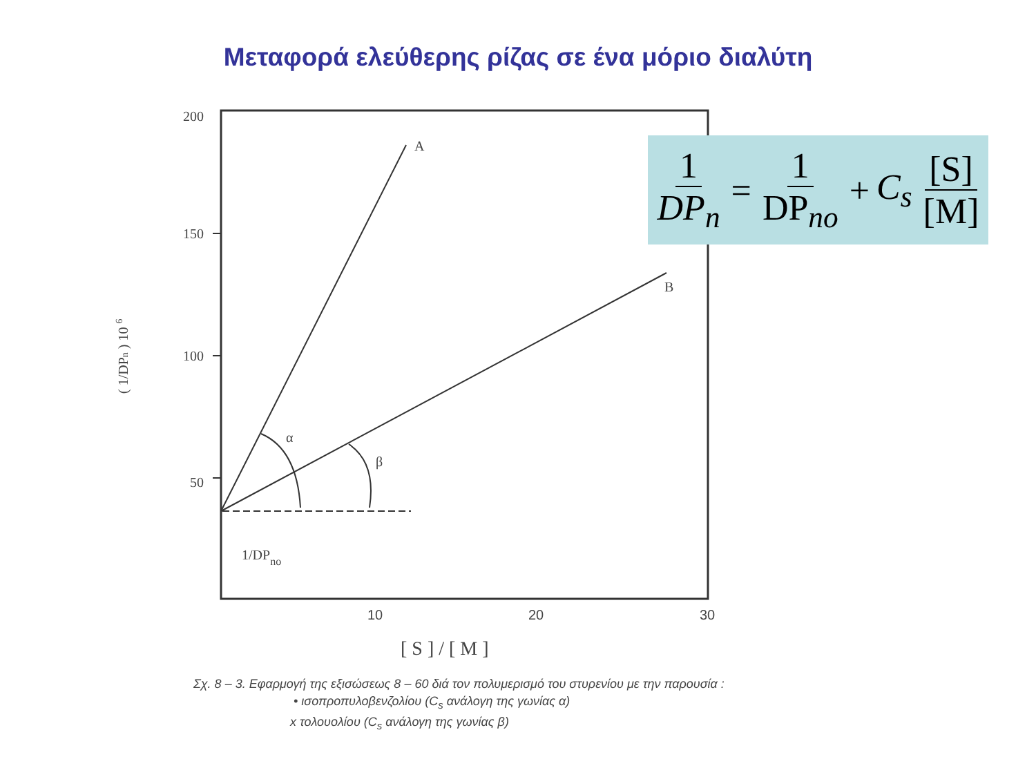Μεταφορά ελεύθερης ρίζας σε ένα μόριο διαλύτη
200
150
100
50
10
20
30
[ S ] / [ M ]
A
B
α
β
1/DPno
( 1/DPn ) 10 6
1 DP<sub>n</sub> = 1 DP<sub>no</sub> + C<sub>s</sub> [S] [M]
Σχ. 8 – 3. Εφαρμογή της εξισώσεως 8 – 60 διά τον πολυμερισμό του στυρενίου με την παρουσία :
• ισοπροπυλοβενζολίου (C<sub>s</sub> ανάλογη της γωνίας α)
x τολουολίου (C<sub>s</sub> ανάλογη της γωνίας β)